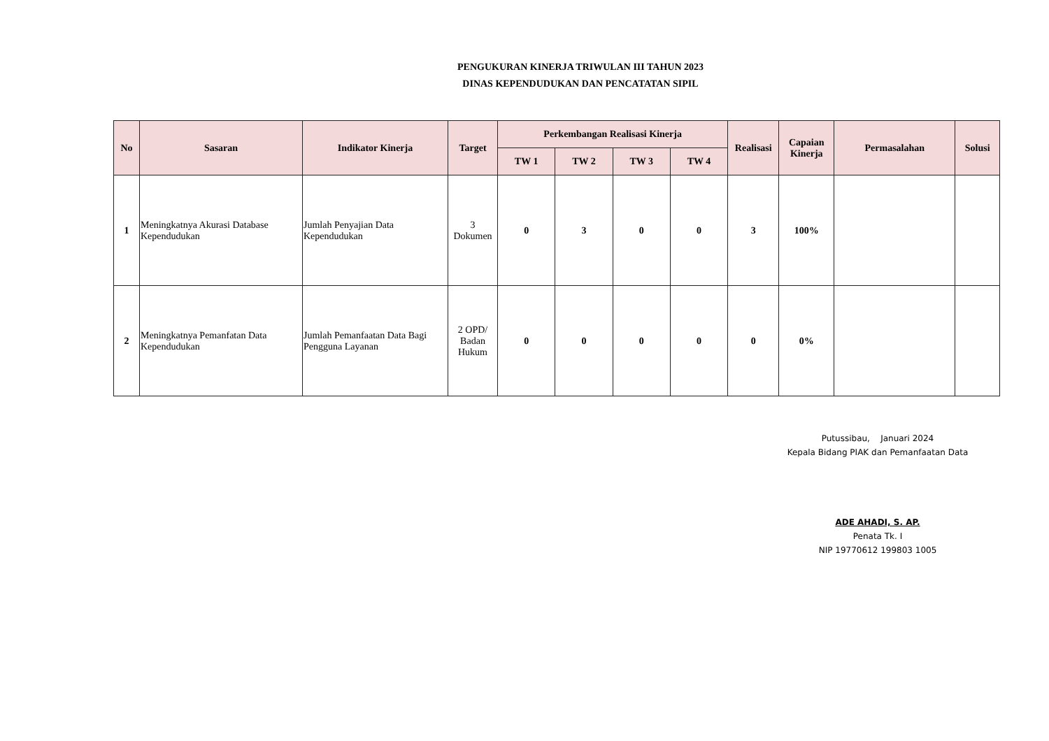PENGUKURAN KINERJA TRIWULAN III TAHUN 2023
DINAS KEPENDUDUKAN DAN PENCATATAN SIPIL
| No | Sasaran | Indikator Kinerja | Target | Perkembangan Realisasi Kinerja | | | | Realisasi | Capaian Kinerja | Permasalahan | Solusi |
| --- | --- | --- | --- | --- | --- | --- | --- | --- | --- | --- | --- |
| | | | | TW 1 | TW 2 | TW 3 | TW 4 | | | | |
| 1 | Meningkatnya Akurasi Database Kependudukan | Jumlah Penyajian Data Kependudukan | 3 Dokumen | 0 | 3 | 0 | 0 | 3 | 100% | | |
| 2 | Meningkatnya Pemanfatan Data Kependudukan | Jumlah Pemanfaatan Data Bagi Pengguna Layanan | 2 OPD/ Badan Hukum | 0 | 0 | 0 | 0 | 0 | 0% | | |
Putussibau, Januari 2024
Kepala Bidang PIAK dan Pemanfaatan Data
ADE AHADI, S. AP.
Penata Tk. I
NIP 19770612 199803 1005